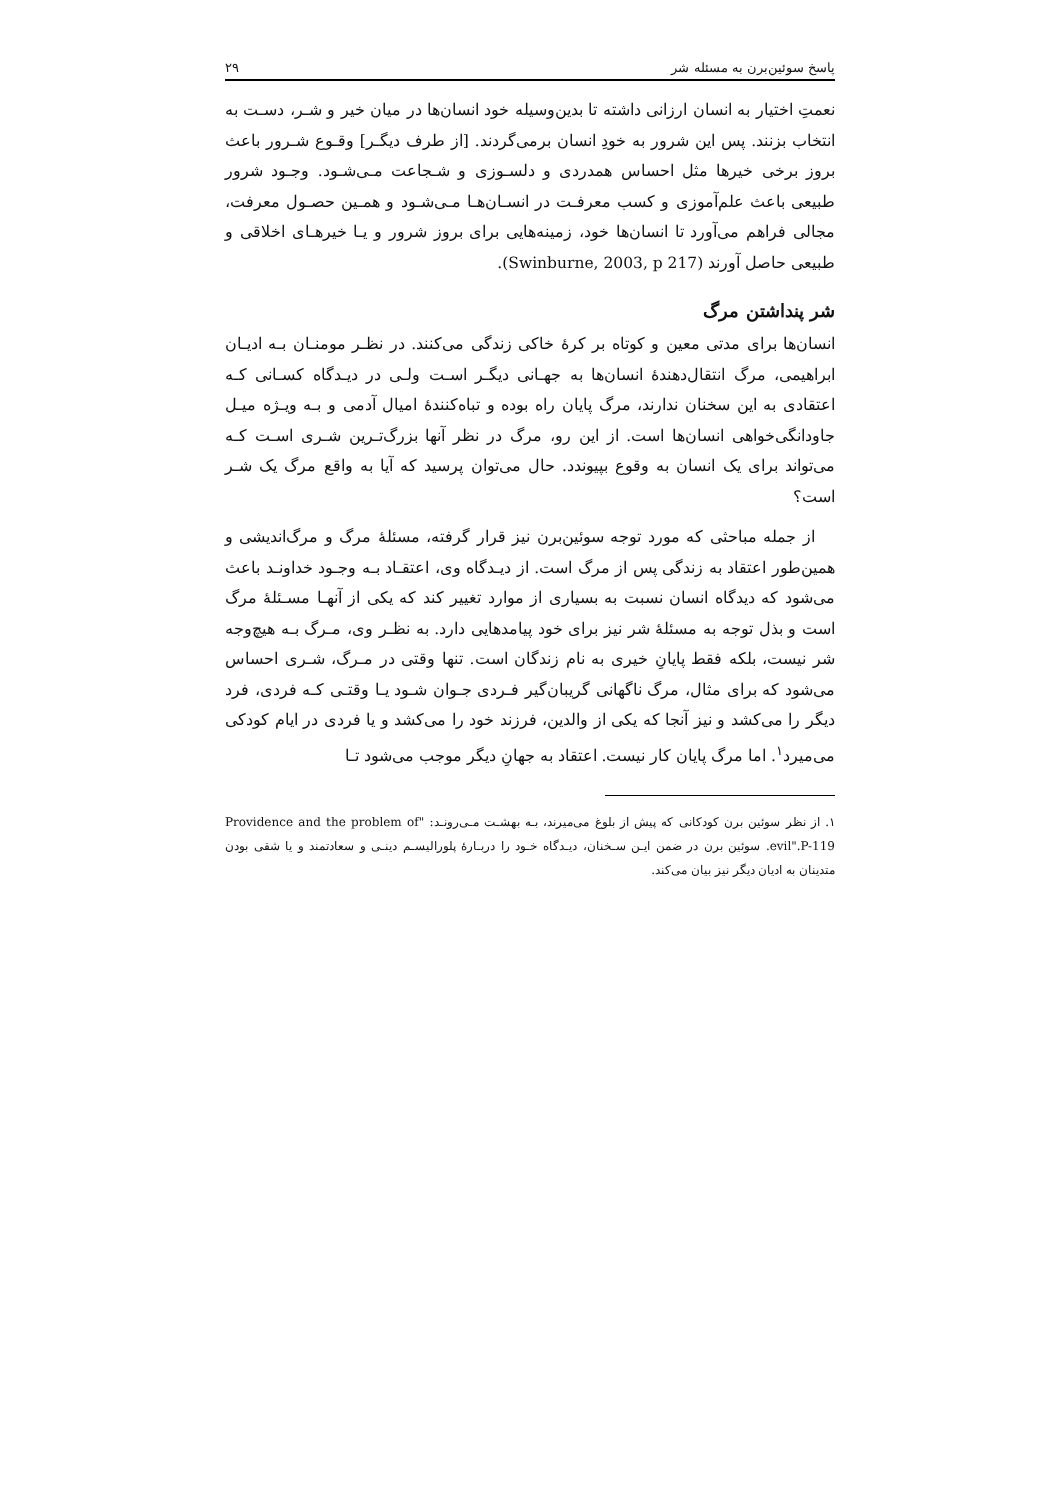پاسخ سوئین‌برن به مسئله شر ۲۹
نعمتِ اختیار به انسان ارزانی داشته تا بدین‌وسیله خود انسان‌ها در میان خیر و شـر، دسـت به انتخاب بزنند. پس این شرور به خودِ انسان برمی‌گردند. [از طرف دیگـر] وقـوع شـرور باعث بروز برخی خیرها مثل احساس همدردی و دلسـوزی و شـجاعت مـی‌شـود. وجـود شرور طبیعی باعث علم‌آموزی و کسب معرفـت در انسـان‌هـا مـی‌شـود و همـین حصـول معرفت، مجالی فراهم می‌آورد تا انسان‌ها خود، زمینه‌هایی برای بروز شرور و یـا خیرهـای اخلاقی و طبیعی حاصل آورند (Swinburne, 2003, p 217).
شر پنداشتن مرگ
انسان‌ها برای مدتی معین و کوتاه بر کرهٔ خاکی زندگی می‌کنند. در نظـر مومنـان بـه ادیـان ابراهیمی، مرگ انتقال‌دهندهٔ انسان‌ها به جهـانی دیگـر اسـت ولـی در دیـدگاه کسـانی کـه اعتقادی به این سخنان ندارند، مرگ پایان راه بوده و تباه‌کنندهٔ امیال آدمی و بـه ویـژه میـل جاودانگی‌خواهی انسان‌ها است. از این رو، مرگ در نظر آنها بزرگ‌تـرین شـری اسـت کـه می‌تواند برای یک انسان به وقوع بپیوندد. حال می‌توان پرسید که آیا به واقع مرگ یک شـر است؟
از جمله مباحثی که مورد توجه سوئین‌برن نیز قرار گرفته، مسئلهٔ مرگ و مرگ‌اندیشی و همین‌طور اعتقاد به زندگی پس از مرگ است. از دیـدگاه وی، اعتقـاد بـه وجـود خداونـد باعث می‌شود که دیدگاه انسان نسبت به بسیاری از موارد تغییر کند که یکی از آنهـا مسـئلهٔ مرگ است و بذل توجه به مسئلهٔ شر نیز برای خود پیامدهایی دارد. به نظـر وی، مـرگ بـه هیچ‌وجه شر نیست، بلکه فقط پایانِ خیری به نام زندگان است. تنها وقتی در مـرگ، شـری احساس می‌شود که برای مثال، مرگ ناگهانی گریبان‌گیر فـردی جـوان شـود یـا وقتـی کـه فردی، فرد دیگر را می‌کشد و نیز آنجا که یکی از والدین، فرزند خود را می‌کشد و یا فردی در ایام کودکی می‌میرد<sup>۱</sup>. اما مرگ پایان کار نیست. اعتقاد به جهانِ دیگر موجب می‌شود تـا
۱. از نظر سوئین برن کودکانی که پیش از بلوغ می‌میرند، بـه بهشـت مـی‌رونـد: "Providence and the problem of evil".P-119. سوئین برن در ضمن ایـن سـخنان، دیـدگاه خـود را دربـارهٔ پلورالیسـم دینـی و سعادتمند و یا شقی بودن متدینان به ادیان دیگر نیز بیان می‌کند.